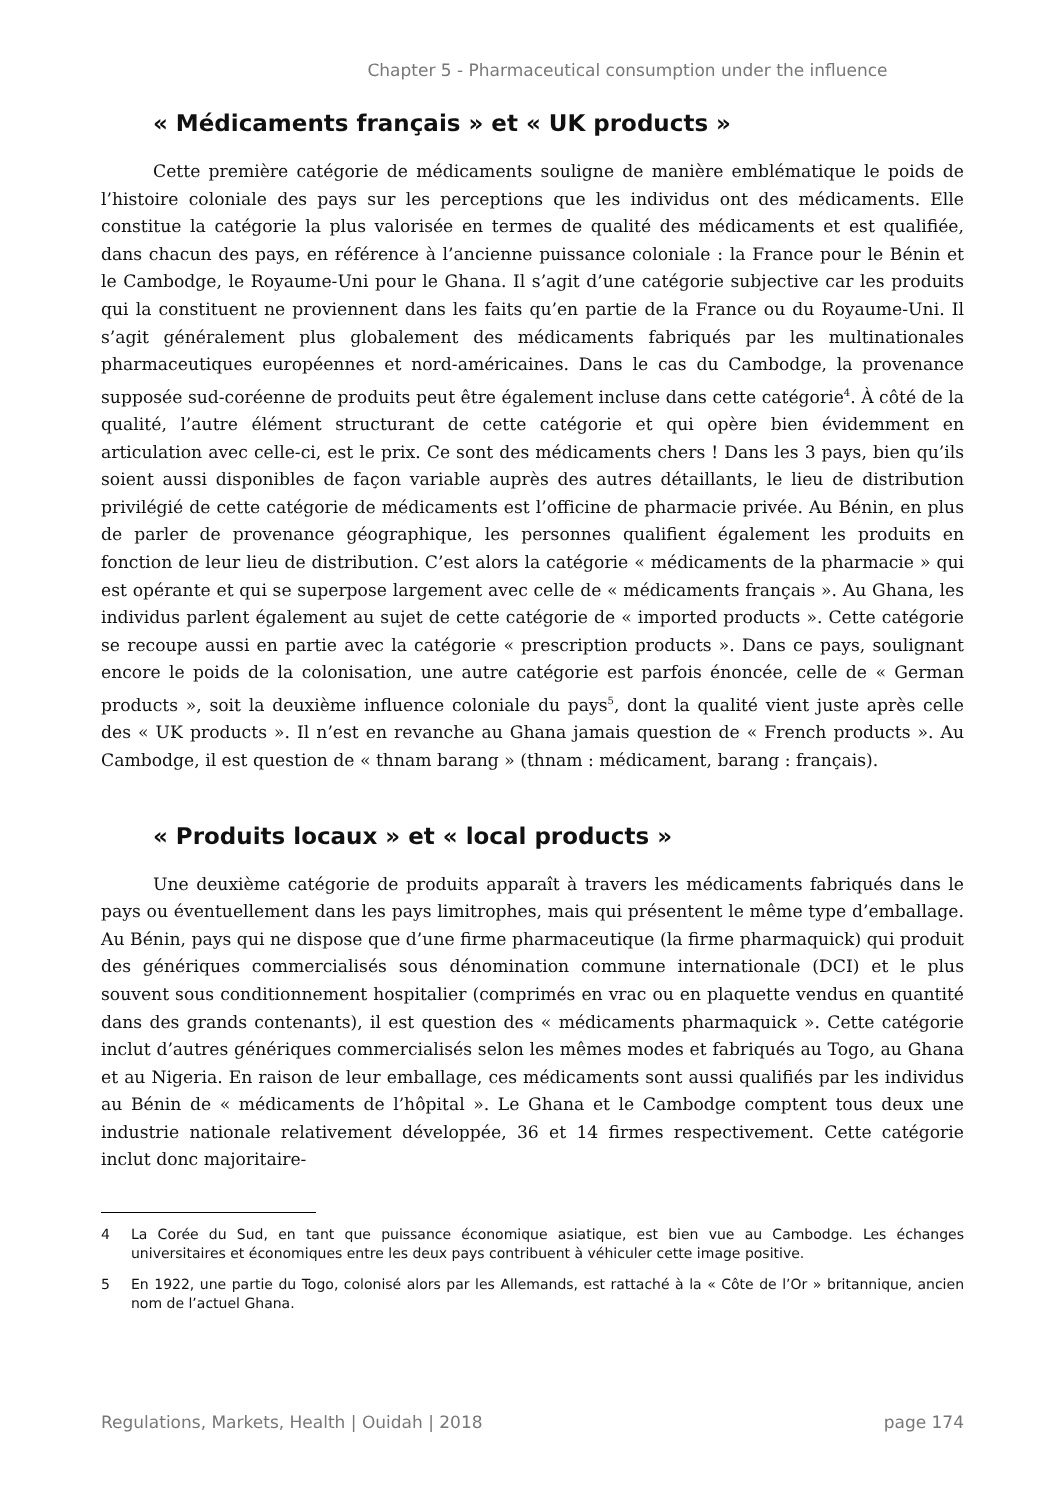Chapter 5 - Pharmaceutical consumption under the influence
« Médicaments français » et « UK products »
Cette première catégorie de médicaments souligne de manière emblématique le poids de l’histoire coloniale des pays sur les perceptions que les individus ont des médicaments. Elle constitue la catégorie la plus valorisée en termes de qualité des médicaments et est qualifiée, dans chacun des pays, en référence à l’ancienne puissance coloniale : la France pour le Bénin et le Cambodge, le Royaume-Uni pour le Ghana. Il s’agit d’une catégorie subjective car les produits qui la constituent ne proviennent dans les faits qu’en partie de la France ou du Royaume-Uni. Il s’agit généralement plus globalement des médicaments fabriqués par les multinationales pharmaceutiques européennes et nord-américaines. Dans le cas du Cambodge, la provenance supposée sud-coréenne de produits peut être également incluse dans cette catégorie<sup>4</sup>. À côté de la qualité, l’autre élément structurant de cette catégorie et qui opère bien évidemment en articulation avec celle-ci, est le prix. Ce sont des médicaments chers ! Dans les 3 pays, bien qu’ils soient aussi disponibles de façon variable auprès des autres détaillants, le lieu de distribution privilégié de cette catégorie de médicaments est l’officine de pharmacie privée. Au Bénin, en plus de parler de provenance géographique, les personnes qualifient également les produits en fonction de leur lieu de distribution. C’est alors la catégorie « médicaments de la pharmacie » qui est opérante et qui se superpose largement avec celle de « médicaments français ». Au Ghana, les individus parlent également au sujet de cette catégorie de « imported products ». Cette catégorie se recoupe aussi en partie avec la catégorie « prescription products ». Dans ce pays, soulignant encore le poids de la colonisation, une autre catégorie est parfois énoncée, celle de « German products », soit la deuxième influence coloniale du pays<sup>5</sup>, dont la qualité vient juste après celle des « UK products ». Il n’est en revanche au Ghana jamais question de « French products ». Au Cambodge, il est question de « thnam barang » (thnam : médicament, barang : français).
« Produits locaux » et « local products »
Une deuxième catégorie de produits apparaît à travers les médicaments fabriqués dans le pays ou éventuellement dans les pays limitrophes, mais qui présentent le même type d’emballage. Au Bénin, pays qui ne dispose que d’une firme pharmaceutique (la firme pharmaquick) qui produit des génériques commercialisés sous dénomination commune internationale (DCI) et le plus souvent sous conditionnement hospitalier (comprimés en vrac ou en plaquette vendus en quantité dans des grands contenants), il est question des « médicaments pharmaquick ». Cette catégorie inclut d’autres génériques commercialisés selon les mêmes modes et fabriqués au Togo, au Ghana et au Nigeria. En raison de leur emballage, ces médicaments sont aussi qualifiés par les individus au Bénin de « médicaments de l’hôpital ». Le Ghana et le Cambodge comptent tous deux une industrie nationale relativement développée, 36 et 14 firmes respectivement. Cette catégorie inclut donc majoritaire-
4 La Corée du Sud, en tant que puissance économique asiatique, est bien vue au Cambodge. Les échanges universitaires et économiques entre les deux pays contribuent à véhiculer cette image positive.
5 En 1922, une partie du Togo, colonisé alors par les Allemands, est rattaché à la « Côte de l’Or » britannique, ancien nom de l’actuel Ghana.
Regulations, Markets, Health | Ouidah | 2018 page 174